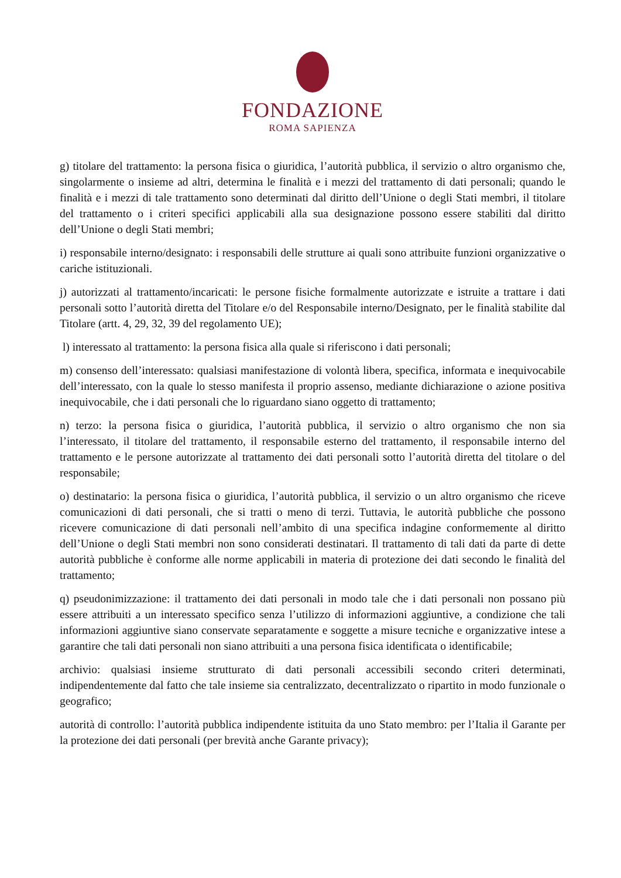FONDAZIONE
ROMA SAPIENZA
g) titolare del trattamento: la persona fisica o giuridica, l’autorità pubblica, il servizio o altro organismo che, singolarmente o insieme ad altri, determina le finalità e i mezzi del trattamento di dati personali; quando le finalità e i mezzi di tale trattamento sono determinati dal diritto dell’Unione o degli Stati membri, il titolare del trattamento o i criteri specifici applicabili alla sua designazione possono essere stabiliti dal diritto dell’Unione o degli Stati membri;
i) responsabile interno/designato: i responsabili delle strutture ai quali sono attribuite funzioni organizzative o cariche istituzionali.
j) autorizzati al trattamento/incaricati: le persone fisiche formalmente autorizzate e istruite a trattare i dati personali sotto l’autorità diretta del Titolare e/o del Responsabile interno/Designato, per le finalità stabilite dal Titolare (artt. 4, 29, 32, 39 del regolamento UE);
l) interessato al trattamento: la persona fisica alla quale si riferiscono i dati personali;
m) consenso dell’interessato: qualsiasi manifestazione di volontà libera, specifica, informata e inequivocabile dell’interessato, con la quale lo stesso manifesta il proprio assenso, mediante dichiarazione o azione positiva inequivocabile, che i dati personali che lo riguardano siano oggetto di trattamento;
n) terzo: la persona fisica o giuridica, l’autorità pubblica, il servizio o altro organismo che non sia l’interessato, il titolare del trattamento, il responsabile esterno del trattamento, il responsabile interno del trattamento e le persone autorizzate al trattamento dei dati personali sotto l’autorità diretta del titolare o del responsabile;
o) destinatario: la persona fisica o giuridica, l’autorità pubblica, il servizio o un altro organismo che riceve comunicazioni di dati personali, che si tratti o meno di terzi. Tuttavia, le autorità pubbliche che possono ricevere comunicazione di dati personali nell’ambito di una specifica indagine conformemente al diritto dell’Unione o degli Stati membri non sono considerati destinatari. Il trattamento di tali dati da parte di dette autorità pubbliche è conforme alle norme applicabili in materia di protezione dei dati secondo le finalità del trattamento;
q) pseudonimizzazione: il trattamento dei dati personali in modo tale che i dati personali non possano più essere attribuiti a un interessato specifico senza l’utilizzo di informazioni aggiuntive, a condizione che tali informazioni aggiuntive siano conservate separatamente e soggette a misure tecniche e organizzative intese a garantire che tali dati personali non siano attribuiti a una persona fisica identificata o identificabile;
archivio: qualsiasi insieme strutturato di dati personali accessibili secondo criteri determinati, indipendentemente dal fatto che tale insieme sia centralizzato, decentralizzato o ripartito in modo funzionale o geografico;
autorità di controllo: l’autorità pubblica indipendente istituita da uno Stato membro: per l’Italia il Garante per la protezione dei dati personali (per brevità anche Garante privacy);